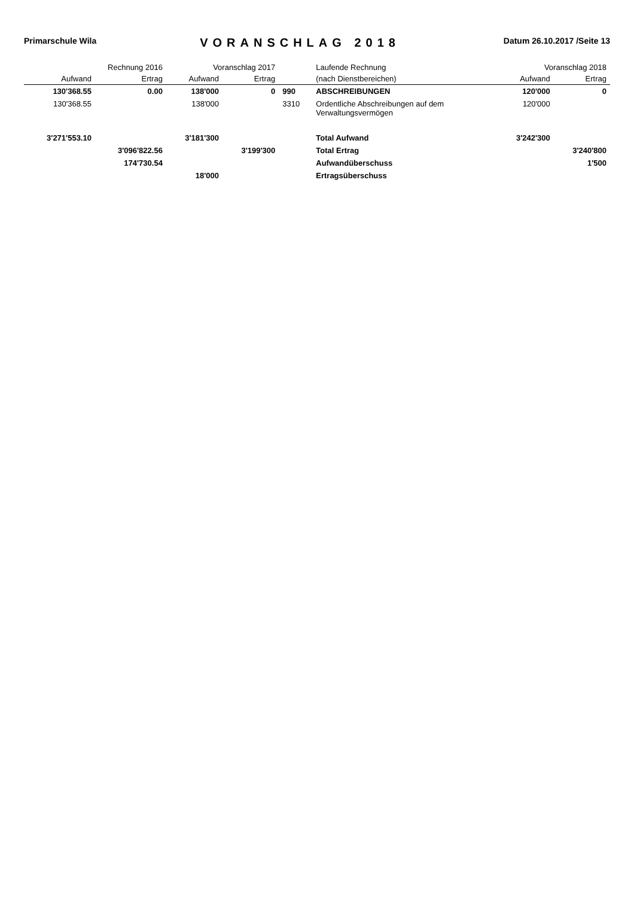Primarschule Wila
VORANSCHLAG 2018
Datum 26.10.2017 /Seite 13
| Rechnung 2016 | | Voranschlag 2017 | | | Laufende Rechnung | Voranschlag 2018 | |
| --- | --- | --- | --- | --- | --- | --- | --- |
| Aufwand | Ertrag | Aufwand | Ertrag | | (nach Dienstbereichen) | Aufwand | Ertrag |
| 130'368.55 | 0.00 | 138'000 | 0 | 990 | ABSCHREIBUNGEN | 120'000 | 0 |
| 130'368.55 | | 138'000 | | 3310 | Ordentliche Abschreibungen auf dem Verwaltungsvermögen | 120'000 | |
| 3'271'553.10 | | 3'181'300 | | | Total Aufwand | 3'242'300 | |
| | 3'096'822.56 | | 3'199'300 | | Total Ertrag | | 3'240'800 |
| | 174'730.54 | | | | Aufwandüberschuss | | 1'500 |
| | | 18'000 | | | Ertragsüberschuss | | |